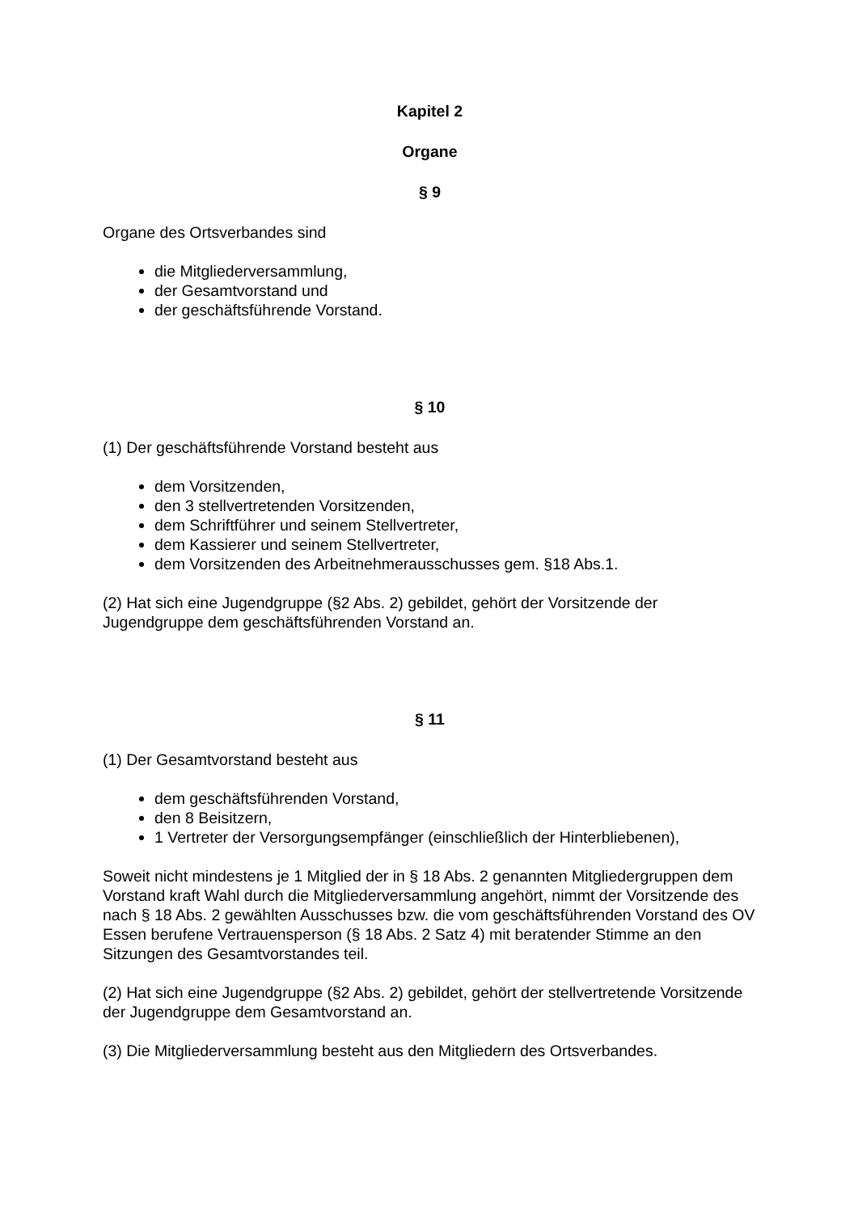Kapitel 2
Organe
§ 9
Organe des Ortsverbandes sind
die Mitgliederversammlung,
der Gesamtvorstand und
der geschäftsführende Vorstand.
§ 10
(1) Der geschäftsführende Vorstand besteht aus
dem Vorsitzenden,
den 3 stellvertretenden Vorsitzenden,
dem Schriftführer und seinem Stellvertreter,
dem Kassierer und seinem Stellvertreter,
dem Vorsitzenden des Arbeitnehmerausschusses gem. §18 Abs.1.
(2) Hat sich eine Jugendgruppe (§2 Abs. 2) gebildet, gehört der Vorsitzende der Jugendgruppe dem geschäftsführenden Vorstand an.
§ 11
(1) Der Gesamtvorstand besteht aus
dem geschäftsführenden Vorstand,
den 8 Beisitzern,
1 Vertreter der Versorgungsempfänger (einschließlich der Hinterbliebenen),
Soweit nicht mindestens je 1 Mitglied der in § 18 Abs. 2 genannten Mitgliedergruppen dem Vorstand kraft Wahl durch die Mitgliederversammlung angehört, nimmt der Vorsitzende des nach § 18 Abs. 2 gewählten Ausschusses bzw. die vom geschäftsführenden Vorstand des OV Essen berufene Vertrauensperson (§ 18 Abs. 2 Satz 4) mit beratender Stimme an den Sitzungen des Gesamtvorstandes teil.
(2) Hat sich eine Jugendgruppe (§2 Abs. 2) gebildet, gehört der stellvertretende Vorsitzende der Jugendgruppe dem Gesamtvorstand an.
(3) Die Mitgliederversammlung besteht aus den Mitgliedern des Ortsverbandes.